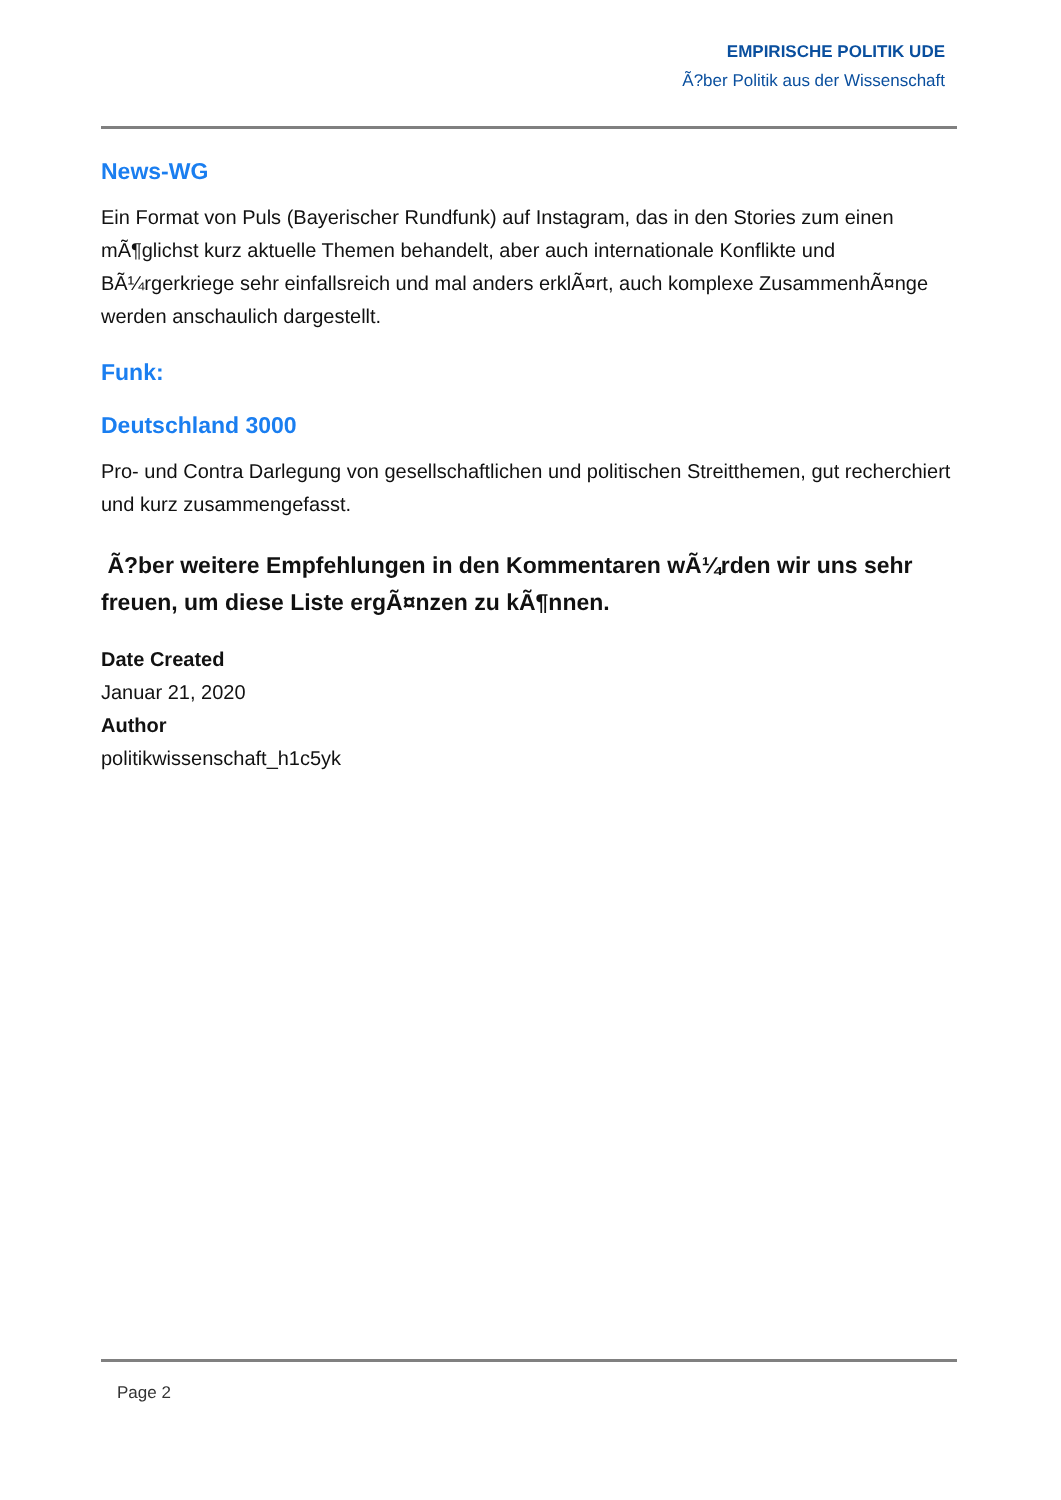EMPIRISCHE POLITIK UDE
Ã?ber Politik aus der Wissenschaft
News-WG
Ein Format von Puls (Bayerischer Rundfunk) auf Instagram, das in den Stories zum einen mÃ¶glichst kurz aktuelle Themen behandelt, aber auch internationale Konflikte und BÃ¼rgerkriege sehr einfallsreich und mal anders erklÃ¤rt, auch komplexe ZusammenhÃ¤nge werden anschaulich dargestellt.
Funk:
Deutschland 3000
Pro- und Contra Darlegung von gesellschaftlichen und politischen Streitthemen, gut recherchiert und kurz zusammengefasst.
Ã?ber weitere Empfehlungen in den Kommentaren wÃ¼rden wir uns sehr freuen, um diese Liste ergÃ¤nzen zu kÃ¶nnen.
Date Created
Januar 21, 2020
Author
politikwissenschaft_h1c5yk
Page 2